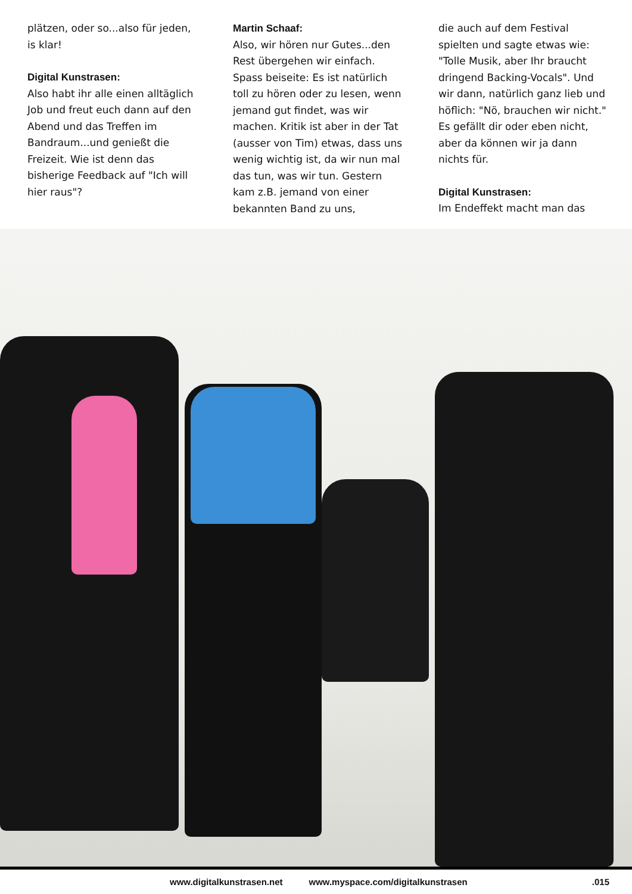plätzen, oder so...also für jeden, is klar!
Digital Kunstrasen:
Also habt ihr alle einen alltäglich Job und freut euch dann auf den Abend und das Treffen im Bandraum...und genießt die Freizeit. Wie ist denn das bisherige Feedback auf "Ich will hier raus"?
Martin Schaaf:
Also, wir hören nur Gutes...den Rest übergehen wir einfach. Spass beiseite: Es ist natürlich toll zu hören oder zu lesen, wenn jemand gut findet, was wir machen. Kritik ist aber in der Tat (ausser von Tim) etwas, dass uns wenig wichtig ist, da wir nun mal das tun, was wir tun. Gestern kam z.B. jemand von einer bekannten Band zu uns,
die auch auf dem Festival spielten und sagte etwas wie: "Tolle Musik, aber Ihr braucht dringend Backing-Vocals". Und wir dann, natürlich ganz lieb und höflich: "Nö, brauchen wir nicht." Es gefällt dir oder eben nicht, aber da können wir ja dann nichts für.
Digital Kunstrasen:
Im Endeffekt macht man das
www.digitalkunstrasen.net www.myspace.com/digitalkunstrasen .015